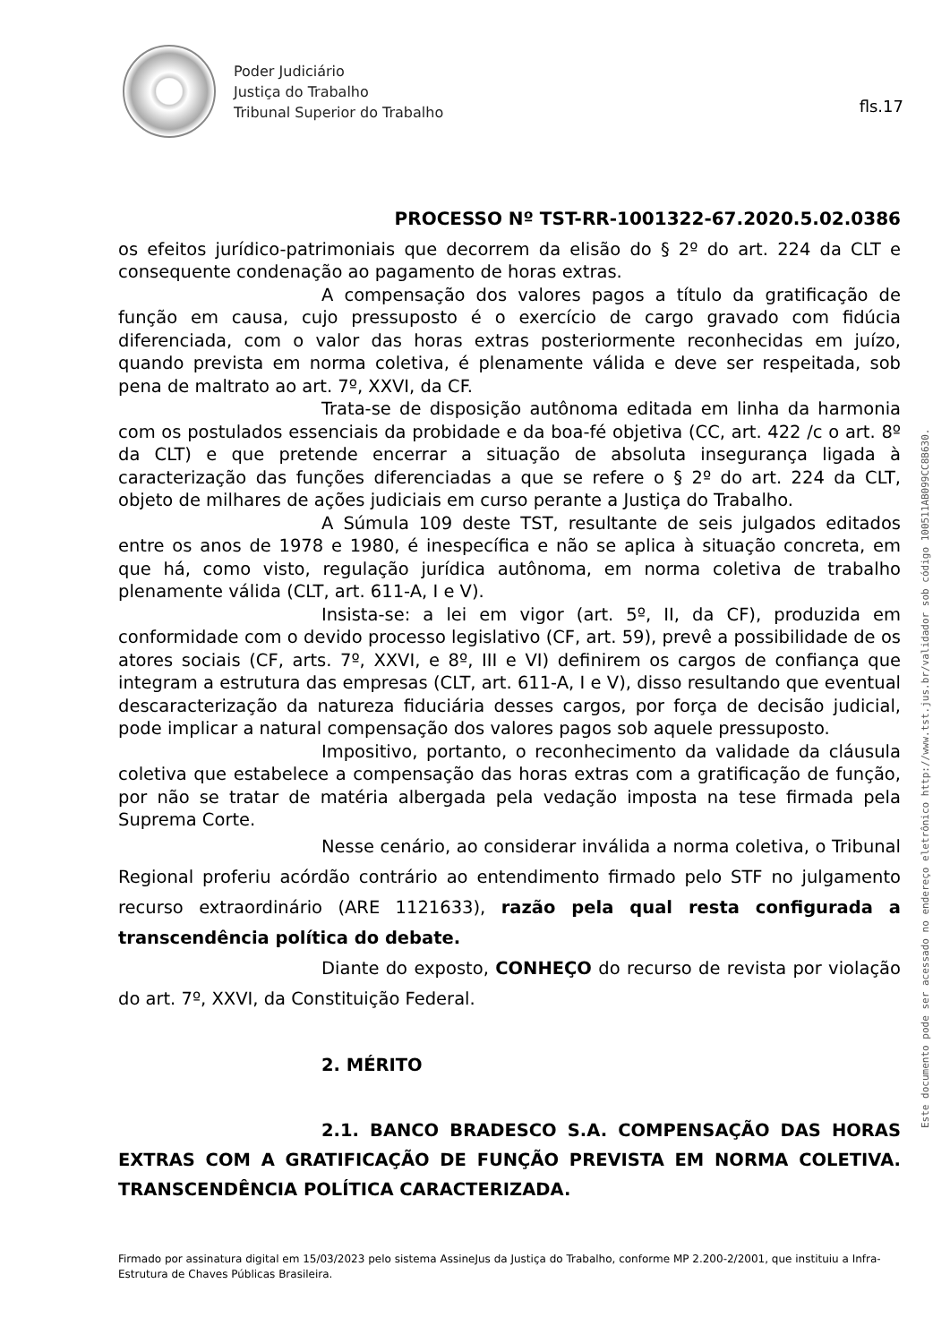Poder Judiciário
Justiça do Trabalho
Tribunal Superior do Trabalho
fls.17
PROCESSO Nº TST-RR-1001322-67.2020.5.02.0386
os efeitos jurídico-patrimoniais que decorrem da elisão do § 2º do art. 224 da CLT e consequente condenação ao pagamento de horas extras.
A compensação dos valores pagos a título da gratificação de função em causa, cujo pressuposto é o exercício de cargo gravado com fidúcia diferenciada, com o valor das horas extras posteriormente reconhecidas em juízo, quando prevista em norma coletiva, é plenamente válida e deve ser respeitada, sob pena de maltrato ao art. 7º, XXVI, da CF.
Trata-se de disposição autônoma editada em linha da harmonia com os postulados essenciais da probidade e da boa-fé objetiva (CC, art. 422 /c o art. 8º da CLT) e que pretende encerrar a situação de absoluta insegurança ligada à caracterização das funções diferenciadas a que se refere o § 2º do art. 224 da CLT, objeto de milhares de ações judiciais em curso perante a Justiça do Trabalho.
A Súmula 109 deste TST, resultante de seis julgados editados entre os anos de 1978 e 1980, é inespecífica e não se aplica à situação concreta, em que há, como visto, regulação jurídica autônoma, em norma coletiva de trabalho plenamente válida (CLT, art. 611-A, I e V).
Insista-se: a lei em vigor (art. 5º, II, da CF), produzida em conformidade com o devido processo legislativo (CF, art. 59), prevê a possibilidade de os atores sociais (CF, arts. 7º, XXVI, e 8º, III e VI) definirem os cargos de confiança que integram a estrutura das empresas (CLT, art. 611-A, I e V), disso resultando que eventual descaracterização da natureza fiduciária desses cargos, por força de decisão judicial, pode implicar a natural compensação dos valores pagos sob aquele pressuposto.
Impositivo, portanto, o reconhecimento da validade da cláusula coletiva que estabelece a compensação das horas extras com a gratificação de função, por não se tratar de matéria albergada pela vedação imposta na tese firmada pela Suprema Corte.
Nesse cenário, ao considerar inválida a norma coletiva, o Tribunal Regional proferiu acórdão contrário ao entendimento firmado pelo STF no julgamento recurso extraordinário (ARE 1121633), razão pela qual resta configurada a transcendência política do debate.
Diante do exposto, CONHEÇO do recurso de revista por violação do art. 7º, XXVI, da Constituição Federal.
2. MÉRITO
2.1. BANCO BRADESCO S.A. COMPENSAÇÃO DAS HORAS EXTRAS COM A GRATIFICAÇÃO DE FUNÇÃO PREVISTA EM NORMA COLETIVA. TRANSCENDÊNCIA POLÍTICA CARACTERIZADA.
Este documento pode ser acessado no endereço eletrônico http://www.tst.jus.br/validador sob código 100511AB099CC8B630.
Firmado por assinatura digital em 15/03/2023 pelo sistema AssineJus da Justiça do Trabalho, conforme MP 2.200-2/2001, que instituiu a Infra-Estrutura de Chaves Públicas Brasileira.